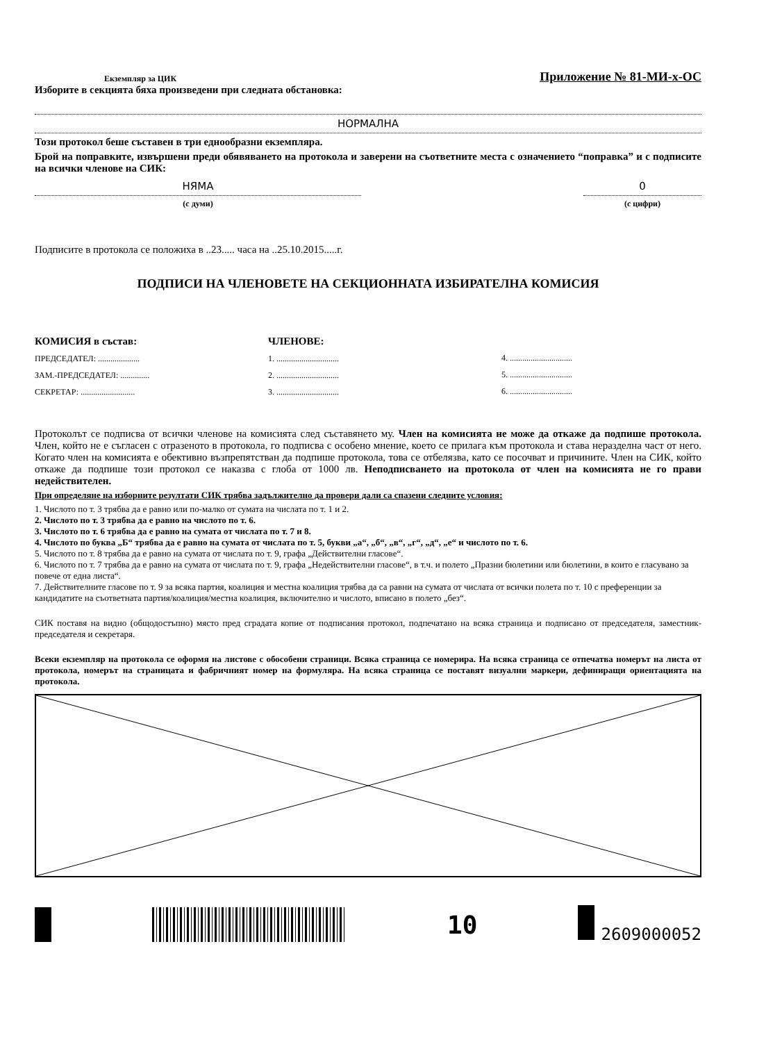Екземпляр за ЦИК Приложение № 81-МИ-х-ОС
Изборите в секцията бяха произведени при следната обстановка:
НОРМАЛНА
Този протокол беше съставен в три еднообразни екземпляра.
Брой на поправките, извършени преди обявяването на протокола и заверени на съответните места с означението “поправка” и с подписите на всички членове на СИК:
НЯМА
(с думи)
0
(с цифри)
Подписите в протокола се положиха в ..23..... часа на ..25.10.2015.....г.
ПОДПИСИ НА ЧЛЕНОВЕТЕ НА СЕКЦИОННАТА ИЗБИРАТЕЛНА КОМИСИЯ
КОМИСИЯ в състав:
ПРЕДСЕДАТЕЛ: ....................
ЗАМ.-ПРЕДСЕДАТЕЛ: ..............
СЕКРЕТАР: ..........................
ЧЛЕНОВЕ:
1. ..............................
2. ..............................
3. ..............................
4. ..............................
5. ..............................
6. ..............................
Протоколът се подписва от всички членове на комисията след съставянето му. Член на комисията не може да откаже да подпише протокола. Член, който не е съгласен с отразеното в протокола, го подписва с особено мнение, което се прилага към протокола и става неразделна част от него. Когато член на комисията е обективно възпрепятстван да подпише протокола, това се отбелязва, като се посочват и причините. Член на СИК, който откаже да подпише този протокол се наказва с глоба от 1000 лв. Неподписването на протокола от член на комисията не го прави недействителен.
При определяне на изборните резултати СИК трябва задължително да провери дали са спазени следните условия:
1. Числото по т. 3 трябва да е равно или по-малко от сумата на числата по т. 1 и 2.
2. Числото по т. 3 трябва да е равно на числото по т. 6.
3. Числото по т. 6 трябва да е равно на сумата от числата по т. 7 и 8.
4. Числото по буква „Б“ трябва да е равно на сумата от числата по т. 5, букви „а“, „б“, „в“, „г“, „д“, „е“ и числото по т. 6.
5. Числото по т. 8 трябва да е равно на сумата от числата по т. 9, графа „Действителни гласове“.
6. Числото по т. 7 трябва да е равно на сумата от числата по т. 9, графа „Недействителни гласове“, в т.ч. и полето „Празни бюлетини или бюлетини, в които е гласувано за повече от една листа“.
7. Действителните гласове по т. 9 за всяка партия, коалиция и местна коалиция трябва да са равни на сумата от числата от всички полета по т. 10 с преференции за кандидатите на съответната партия/коалиция/местна коалиция, включително и числото, вписано в полето „без“.
СИК поставя на видно (общодостъпно) място пред сградата копие от подписания протокол, подпечатано на всяка страница и подписано от председателя, заместник-председателя и секретаря.
Всеки екземпляр на протокола се оформя на листове с обособени страници. Всяка страница се номерира. На всяка страница се отпечатва номерът на листа от протокола, номерът на страницата и фабричният номер на формуляра. На всяка страница се поставят визуални маркери, дефиниращи ориентацията на протокола.
10 2609000052